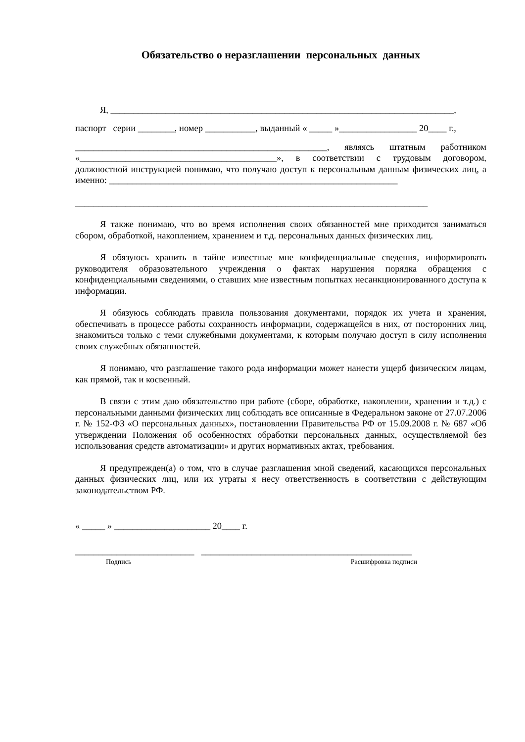Обязательство о неразглашении персональных данных
Я, ___________________________________________________________________________,
паспорт серии ________, номер ___________, выданный « _____ »_________________ 20____ г.,
_______________________________________________________, являясь штатным работником «___________________________________________», в соответствии с трудовым договором, должностной инструкцией понимаю, что получаю доступ к персональным данным физических лиц, а именно: _______________________________________________________________
_____________________________________________________________________________
Я также понимаю, что во время исполнения своих обязанностей мне приходится заниматься сбором, обработкой, накоплением, хранением и т.д. персональных данных физических лиц.
Я обязуюсь хранить в тайне известные мне конфиденциальные сведения, информировать руководителя образовательного учреждения о фактах нарушения порядка обращения с конфиденциальными сведениями, о ставших мне известным попытках несанкционированного доступа к информации.
Я обязуюсь соблюдать правила пользования документами, порядок их учета и хранения, обеспечивать в процессе работы сохранность информации, содержащейся в них, от посторонних лиц, знакомиться только с теми служебными документами, к которым получаю доступ в силу исполнения своих служебных обязанностей.
Я понимаю, что разглашение такого рода информации может нанести ущерб физическим лицам, как прямой, так и косвенный.
В связи с этим даю обязательство при работе (сборе, обработке, накоплении, хранении и т.д.) с персональными данными физических лиц соблюдать все описанные в Федеральном законе от 27.07.2006 г. № 152-ФЗ «О персональных данных», постановлении Правительства РФ от 15.09.2008 г. № 687 «Об утверждении Положения об особенностях обработки персональных данных, осуществляемой без использования средств автоматизации» и других нормативных актах, требования.
Я предупрежден(а) о том, что в случае разглашения мной сведений, касающихся персональных данных физических лиц, или их утраты я несу ответственность в соответствии с действующим законодательством РФ.
« _____ » _____________________ 20____ г.
__________________________ ______________________________________________
Подпись Расшифровка подписи